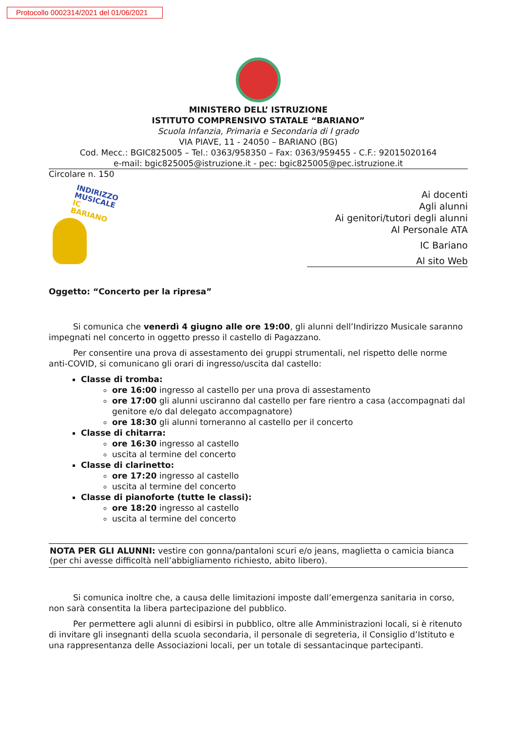Protocollo 0002314/2021 del 01/06/2021
MINISTERO DELL’ ISTRUZIONE
ISTITUTO COMPRENSIVO STATALE “BARIANO”
Scuola Infanzia, Primaria e Secondaria di I grado
VIA PIAVE, 11 - 24050 – BARIANO (BG)
Cod. Mecc.: BGIC825005 – Tel.: 0363/958350 – Fax: 0363/959455 - C.F.: 92015020164
e-mail: bgic825005@istruzione.it - pec: bgic825005@pec.istruzione.it
Circolare n. 150
INDIRIZZO
MUSICALE
IC BARIANO
Ai docenti
Agli alunni
Ai genitori/tutori degli alunni
Al Personale ATA
IC Bariano
Al sito Web
Oggetto: “Concerto per la ripresa”
Si comunica che venerdì 4 giugno alle ore 19:00, gli alunni dell’Indirizzo Musicale saranno impegnati nel concerto in oggetto presso il castello di Pagazzano.
Per consentire una prova di assestamento dei gruppi strumentali, nel rispetto delle norme anti-COVID, si comunicano gli orari di ingresso/uscita dal castello:
Classe di tromba:
ore 16:00 ingresso al castello per una prova di assestamento
ore 17:00 gli alunni usciranno dal castello per fare rientro a casa (accompagnati dal genitore e/o dal delegato accompagnatore)
ore 18:30 gli alunni torneranno al castello per il concerto
Classe di chitarra:
ore 16:30 ingresso al castello
uscita al termine del concerto
Classe di clarinetto:
ore 17:20 ingresso al castello
uscita al termine del concerto
Classe di pianoforte (tutte le classi):
ore 18:20 ingresso al castello
uscita al termine del concerto
NOTA PER GLI ALUNNI: vestire con gonna/pantaloni scuri e/o jeans, maglietta o camicia bianca (per chi avesse difficoltà nell’abbigliamento richiesto, abito libero).
Si comunica inoltre che, a causa delle limitazioni imposte dall’emergenza sanitaria in corso, non sarà consentita la libera partecipazione del pubblico.
Per permettere agli alunni di esibirsi in pubblico, oltre alle Amministrazioni locali, si è ritenuto di invitare gli insegnanti della scuola secondaria, il personale di segreteria, il Consiglio d’Istituto e una rappresentanza delle Associazioni locali, per un totale di sessantacinque partecipanti.